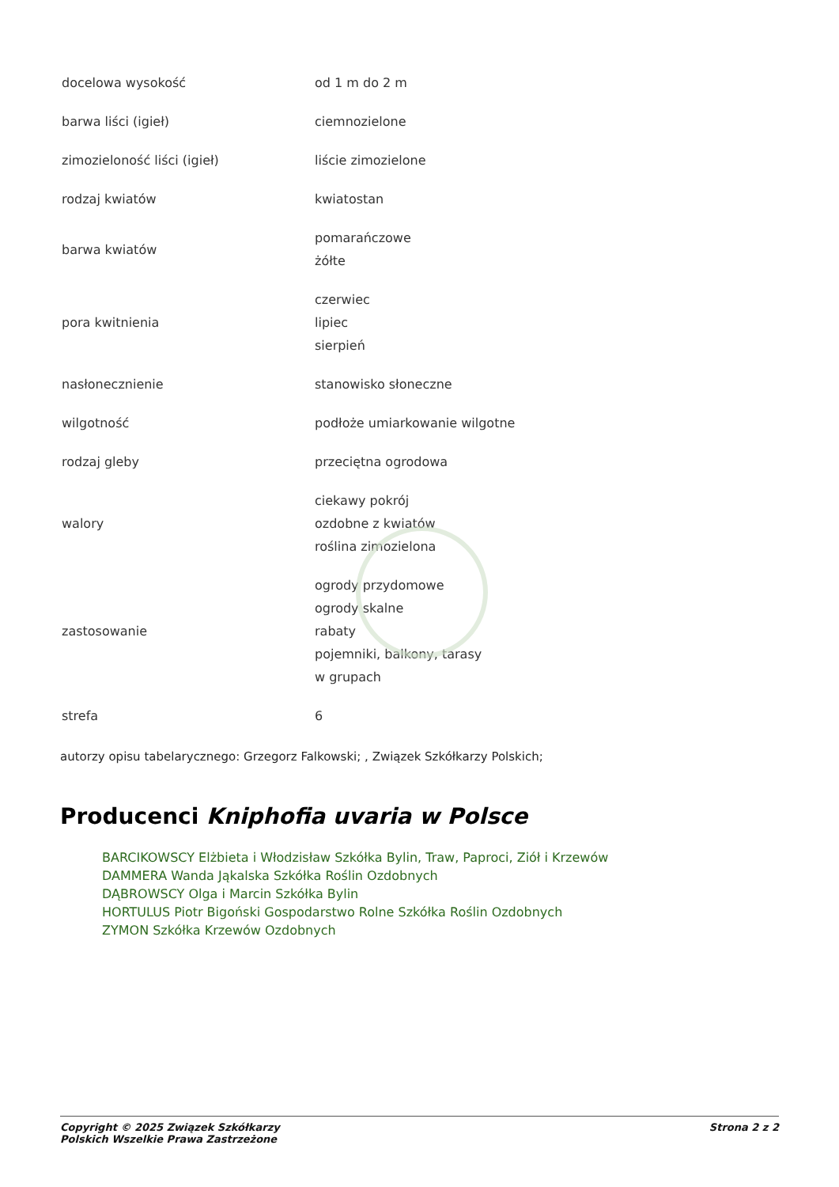| docelowa wysokość | od 1 m do 2 m |
| barwa liści (igieł) | ciemnozielone |
| zimozieloność liści (igieł) | liście zimozielone |
| rodzaj kwiatów | kwiatostan |
| barwa kwiatów | pomarańczowe żółte |
| pora kwitnienia | czerwiec lipiec sierpień |
| nasłonecznienie | stanowisko słoneczne |
| wilgotność | podłoże umiarkowanie wilgotne |
| rodzaj gleby | przeciętna ogrodowa |
| walory | ciekawy pokrój ozdobne z kwiatów roślina zimozielona |
| zastosowanie | ogrody przydomowe ogrody skalne rabaty pojemniki, balkony, tarasy w grupach |
| strefa | 6 |
autorzy opisu tabelarycznego: Grzegorz Falkowski; , Związek Szkółkarzy Polskich;
Producenci Kniphofia uvaria w Polsce
BARCIKOWSCY Elżbieta i Włodzisław Szkółka Bylin, Traw, Paproci, Ziół i Krzewów
DAMMERA Wanda Jąkalska Szkółka Roślin Ozdobnych
DĄBROWSCY Olga i Marcin Szkółka Bylin
HORTULUS Piotr Bigoński Gospodarstwo Rolne Szkółka Roślin Ozdobnych
ZYMON Szkółka Krzewów Ozdobnych
Copyright © 2025 Związek Szkółkarzy
Polskich Wszelkie Prawa Zastrzeżone
Strona 2 z 2